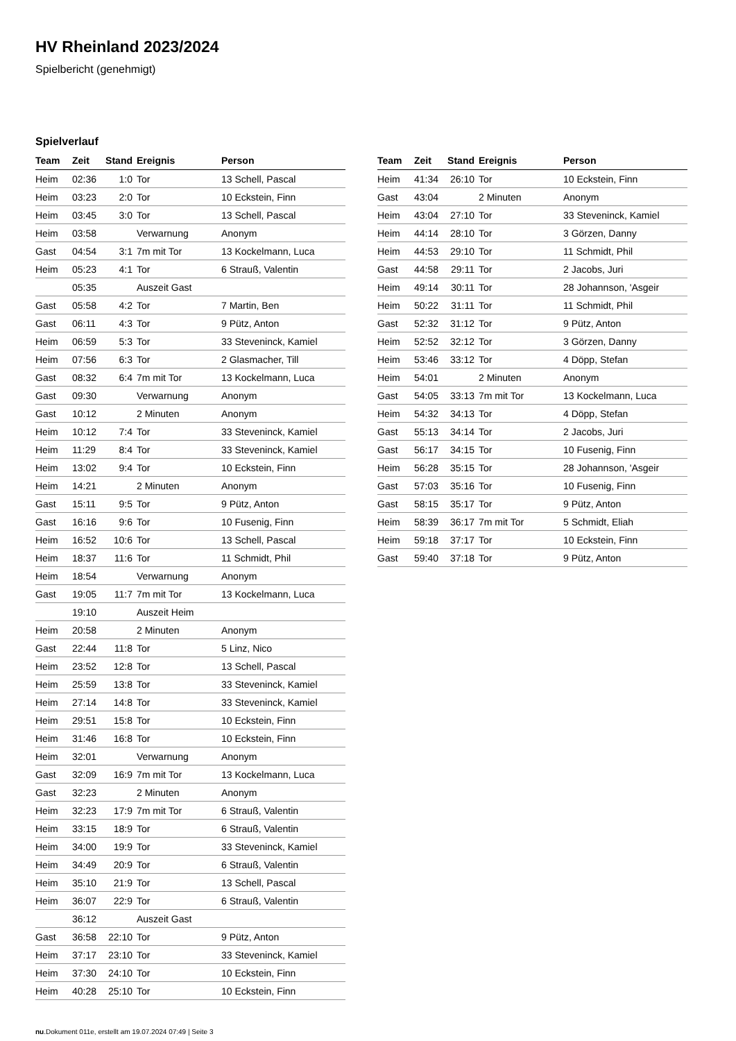HV Rheinland 2023/2024
Spielbericht (genehmigt)
Spielverlauf
| Team | Zeit | Stand | Ereignis | Person |
| --- | --- | --- | --- | --- |
| Heim | 02:36 | 1:0 | Tor | 13 Schell, Pascal |
| Heim | 03:23 | 2:0 | Tor | 10 Eckstein, Finn |
| Heim | 03:45 | 3:0 | Tor | 13 Schell, Pascal |
| Heim | 03:58 | | Verwarnung | Anonym |
| Gast | 04:54 | 3:1 | 7m mit Tor | 13 Kockelmann, Luca |
| Heim | 05:23 | 4:1 | Tor | 6 Strauß, Valentin |
| | 05:35 | | Auszeit Gast | |
| Gast | 05:58 | 4:2 | Tor | 7 Martin, Ben |
| Gast | 06:11 | 4:3 | Tor | 9 Pütz, Anton |
| Heim | 06:59 | 5:3 | Tor | 33 Steveninck, Kamiel |
| Heim | 07:56 | 6:3 | Tor | 2 Glasmacher, Till |
| Gast | 08:32 | 6:4 | 7m mit Tor | 13 Kockelmann, Luca |
| Gast | 09:30 | | Verwarnung | Anonym |
| Gast | 10:12 | | 2 Minuten | Anonym |
| Heim | 10:12 | 7:4 | Tor | 33 Steveninck, Kamiel |
| Heim | 11:29 | 8:4 | Tor | 33 Steveninck, Kamiel |
| Heim | 13:02 | 9:4 | Tor | 10 Eckstein, Finn |
| Heim | 14:21 | | 2 Minuten | Anonym |
| Gast | 15:11 | 9:5 | Tor | 9 Pütz, Anton |
| Gast | 16:16 | 9:6 | Tor | 10 Fusenig, Finn |
| Heim | 16:52 | 10:6 | Tor | 13 Schell, Pascal |
| Heim | 18:37 | 11:6 | Tor | 11 Schmidt, Phil |
| Heim | 18:54 | | Verwarnung | Anonym |
| Gast | 19:05 | 11:7 | 7m mit Tor | 13 Kockelmann, Luca |
| | 19:10 | | Auszeit Heim | |
| Heim | 20:58 | | 2 Minuten | Anonym |
| Gast | 22:44 | 11:8 | Tor | 5 Linz, Nico |
| Heim | 23:52 | 12:8 | Tor | 13 Schell, Pascal |
| Heim | 25:59 | 13:8 | Tor | 33 Steveninck, Kamiel |
| Heim | 27:14 | 14:8 | Tor | 33 Steveninck, Kamiel |
| Heim | 29:51 | 15:8 | Tor | 10 Eckstein, Finn |
| Heim | 31:46 | 16:8 | Tor | 10 Eckstein, Finn |
| Heim | 32:01 | | Verwarnung | Anonym |
| Gast | 32:09 | 16:9 | 7m mit Tor | 13 Kockelmann, Luca |
| Gast | 32:23 | | 2 Minuten | Anonym |
| Heim | 32:23 | 17:9 | 7m mit Tor | 6 Strauß, Valentin |
| Heim | 33:15 | 18:9 | Tor | 6 Strauß, Valentin |
| Heim | 34:00 | 19:9 | Tor | 33 Steveninck, Kamiel |
| Heim | 34:49 | 20:9 | Tor | 6 Strauß, Valentin |
| Heim | 35:10 | 21:9 | Tor | 13 Schell, Pascal |
| Heim | 36:07 | 22:9 | Tor | 6 Strauß, Valentin |
| | 36:12 | | Auszeit Gast | |
| Gast | 36:58 | 22:10 | Tor | 9 Pütz, Anton |
| Heim | 37:17 | 23:10 | Tor | 33 Steveninck, Kamiel |
| Heim | 37:30 | 24:10 | Tor | 10 Eckstein, Finn |
| Heim | 40:28 | 25:10 | Tor | 10 Eckstein, Finn |
| Team | Zeit | Stand | Ereignis | Person |
| --- | --- | --- | --- | --- |
| Heim | 41:34 | 26:10 | Tor | 10 Eckstein, Finn |
| Gast | 43:04 | | 2 Minuten | Anonym |
| Heim | 43:04 | 27:10 | Tor | 33 Steveninck, Kamiel |
| Heim | 44:14 | 28:10 | Tor | 3 Görzen, Danny |
| Heim | 44:53 | 29:10 | Tor | 11 Schmidt, Phil |
| Gast | 44:58 | 29:11 | Tor | 2 Jacobs, Juri |
| Heim | 49:14 | 30:11 | Tor | 28 Johannson, 'Asgeir |
| Heim | 50:22 | 31:11 | Tor | 11 Schmidt, Phil |
| Gast | 52:32 | 31:12 | Tor | 9 Pütz, Anton |
| Heim | 52:52 | 32:12 | Tor | 3 Görzen, Danny |
| Heim | 53:46 | 33:12 | Tor | 4 Döpp, Stefan |
| Heim | 54:01 | | 2 Minuten | Anonym |
| Gast | 54:05 | 33:13 | 7m mit Tor | 13 Kockelmann, Luca |
| Heim | 54:32 | 34:13 | Tor | 4 Döpp, Stefan |
| Gast | 55:13 | 34:14 | Tor | 2 Jacobs, Juri |
| Gast | 56:17 | 34:15 | Tor | 10 Fusenig, Finn |
| Heim | 56:28 | 35:15 | Tor | 28 Johannson, 'Asgeir |
| Gast | 57:03 | 35:16 | Tor | 10 Fusenig, Finn |
| Gast | 58:15 | 35:17 | Tor | 9 Pütz, Anton |
| Heim | 58:39 | 36:17 | 7m mit Tor | 5 Schmidt, Eliah |
| Heim | 59:18 | 37:17 | Tor | 10 Eckstein, Finn |
| Gast | 59:40 | 37:18 | Tor | 9 Pütz, Anton |
nu.Dokument 011e, erstellt am 19.07.2024 07:49 | Seite 3